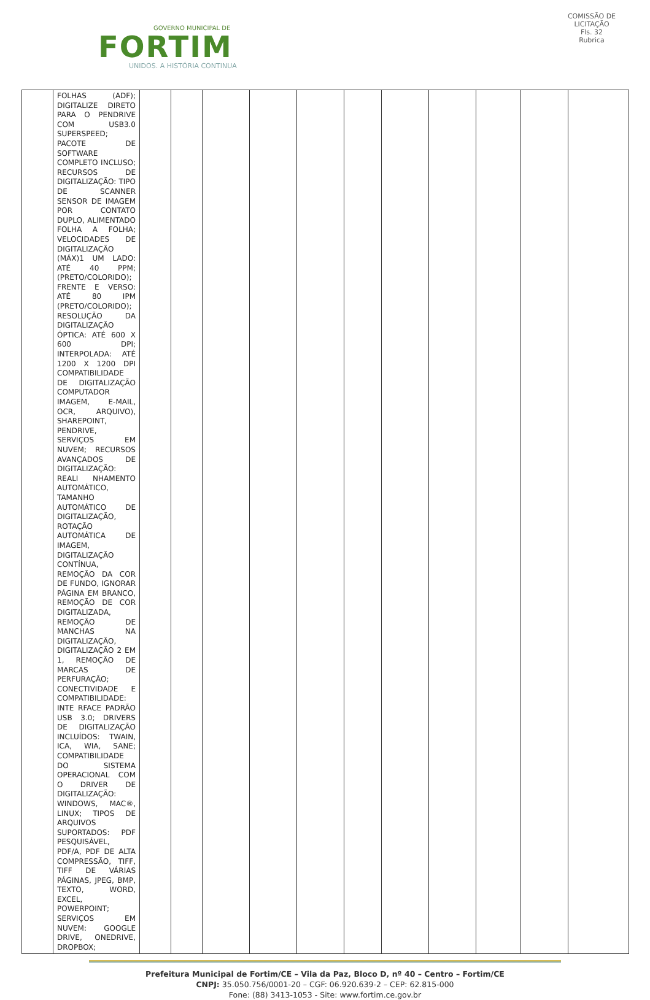GOVERNO MUNICIPAL DE
FORTIM
UNIDOS. A HISTÓRIA CONTINUA
COMISSÃO DE LICITAÇÃO
Fls. 32
Rubrica
| | FOLHAS (ADF); DIGITALIZE DIRETO PARA O PENDRIVE COM USB3.0 SUPERSPEED; PACOTE DE SOFTWARE COMPLETO INCLUSO; RECURSOS DE DIGITALIZAÇÃO: TIPO DE SCANNER SENSOR DE IMAGEM POR CONTATO DUPLO, ALIMENTADO FOLHA A FOLHA; VELOCIDADES DE DIGITALIZAÇÃO (MÁX)1 UM LADO: ATÉ 40 PPM; (PRETO/COLORIDO); FRENTE E VERSO: ATÉ 80 IPM (PRETO/COLORIDO); RESOLUÇÃO DA DIGITALIZAÇÃO ÓPTICA: ATÉ 600 X 600 DPI; INTERPOLADA: ATÉ 1200 X 1200 DPI COMPATIBILIDADE DE DIGITALIZAÇÃO COMPUTADOR IMAGEM, E-MAIL, OCR, ARQUIVO), SHAREPOINT, PENDRIVE, SERVIÇOS EM NUVEM; RECURSOS AVANÇADOS DE DIGITALIZAÇÃO: REALI NHAMENTO AUTOMÁTICO, TAMANHO AUTOMÁTICO DE DIGITALIZAÇÃO, ROTAÇÃO AUTOMÁTICA DE IMAGEM, DIGITALIZAÇÃO CONTÍNUA, REMOÇÃO DA COR DE FUNDO, IGNORAR PÁGINA EM BRANCO, REMOÇÃO DE COR DIGITALIZADA, REMOÇÃO DE MANCHAS NA DIGITALIZAÇÃO, DIGITALIZAÇÃO 2 EM 1, REMOÇÃO DE MARCAS DE PERFURAÇÃO; CONECTIVIDADE E COMPATIBILIDADE: INTE RFACE PADRÃO USB 3.0; DRIVERS DE DIGITALIZAÇÃO INCLUÍDOS: TWAIN, ICA, WIA, SANE; COMPATIBILIDADE DO SISTEMA OPERACIONAL COM O DRIVER DE DIGITALIZAÇÃO: WINDOWS, MAC®, LINUX; TIPOS DE ARQUIVOS SUPORTADOS: PDF PESQUISÁVEL, PDF/A, PDF DE ALTA COMPRESSÃO, TIFF, TIFF DE VÁRIAS PÁGINAS, JPEG, BMP, TEXTO, WORD, EXCEL, POWERPOINT; SERVIÇOS EM NUVEM: GOOGLE DRIVE, ONEDRIVE, DROPBOX; | | | | | | | | | | | |
Prefeitura Municipal de Fortim/CE – Vila da Paz, Bloco D, nº 40 – Centro – Fortim/CE
CNPJ: 35.050.756/0001-20 – CGF: 06.920.639-2 – CEP: 62.815-000
Fone: (88) 3413-1053 - Site: www.fortim.ce.gov.br